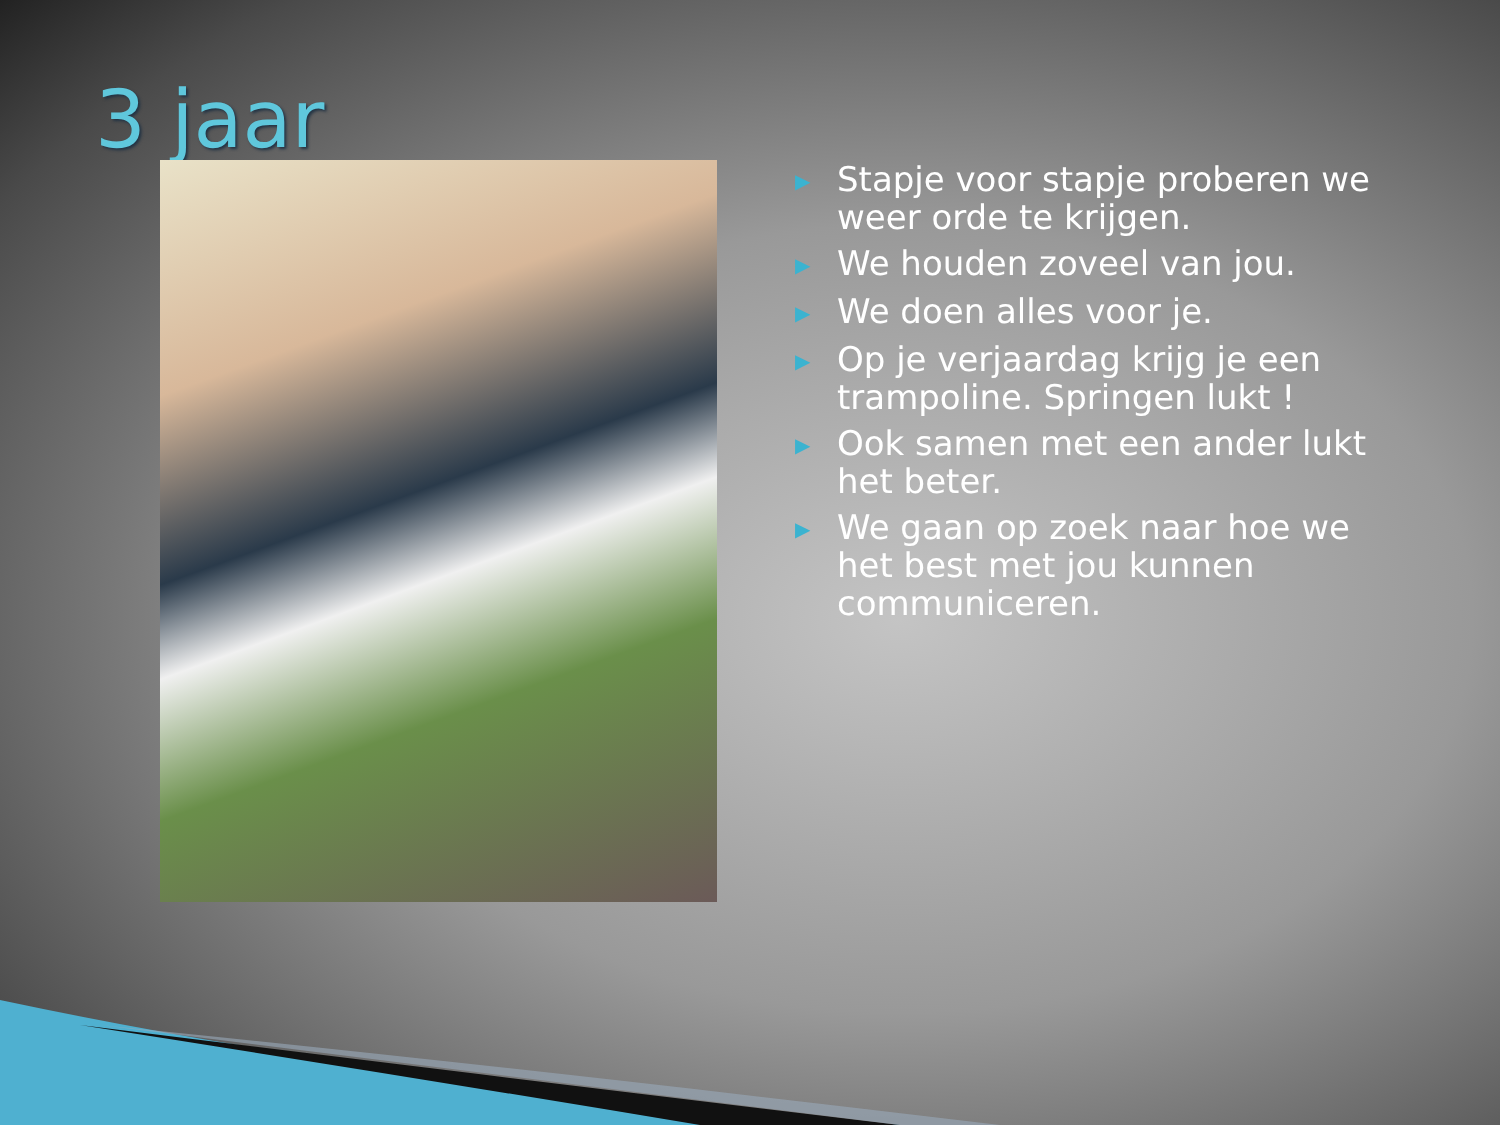3 jaar
▶ Stapje voor stapje proberen we weer orde te krijgen.
▶ We houden zoveel van jou.
▶ We doen alles voor je.
▶ Op je verjaardag krijg je een trampoline. Springen lukt !
▶ Ook samen met een ander lukt het beter.
▶ We gaan op zoek naar hoe we het best met jou kunnen communiceren.